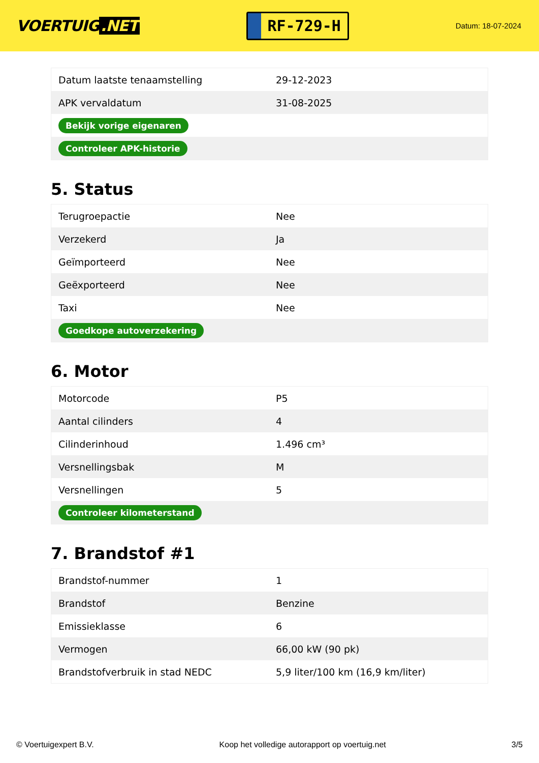VOERTUIG.NET
RF-729-H
Datum: 18-07-2024
| Datum laatste tenaamstelling | 29-12-2023 |
| APK vervaldatum | 31-08-2025 |
| Bekijk vorige eigenaren | |
| Controleer APK-historie | |
5. Status
| Terugroepactie | Nee |
| Verzekerd | Ja |
| Geïmporteerd | Nee |
| Geëxporteerd | Nee |
| Taxi | Nee |
| Goedkope autoverzekering | |
6. Motor
| Motorcode | P5 |
| Aantal cilinders | 4 |
| Cilinderinhoud | 1.496 cm³ |
| Versnellingsbak | M |
| Versnellingen | 5 |
| Controleer kilometerstand | |
7. Brandstof #1
| Brandstof-nummer | 1 |
| Brandstof | Benzine |
| Emissieklasse | 6 |
| Vermogen | 66,00 kW (90 pk) |
| Brandstofverbruik in stad NEDC | 5,9 liter/100 km (16,9 km/liter) |
© Voertuigexpert B.V. Koop het volledige autorapport op voertuig.net 3/5